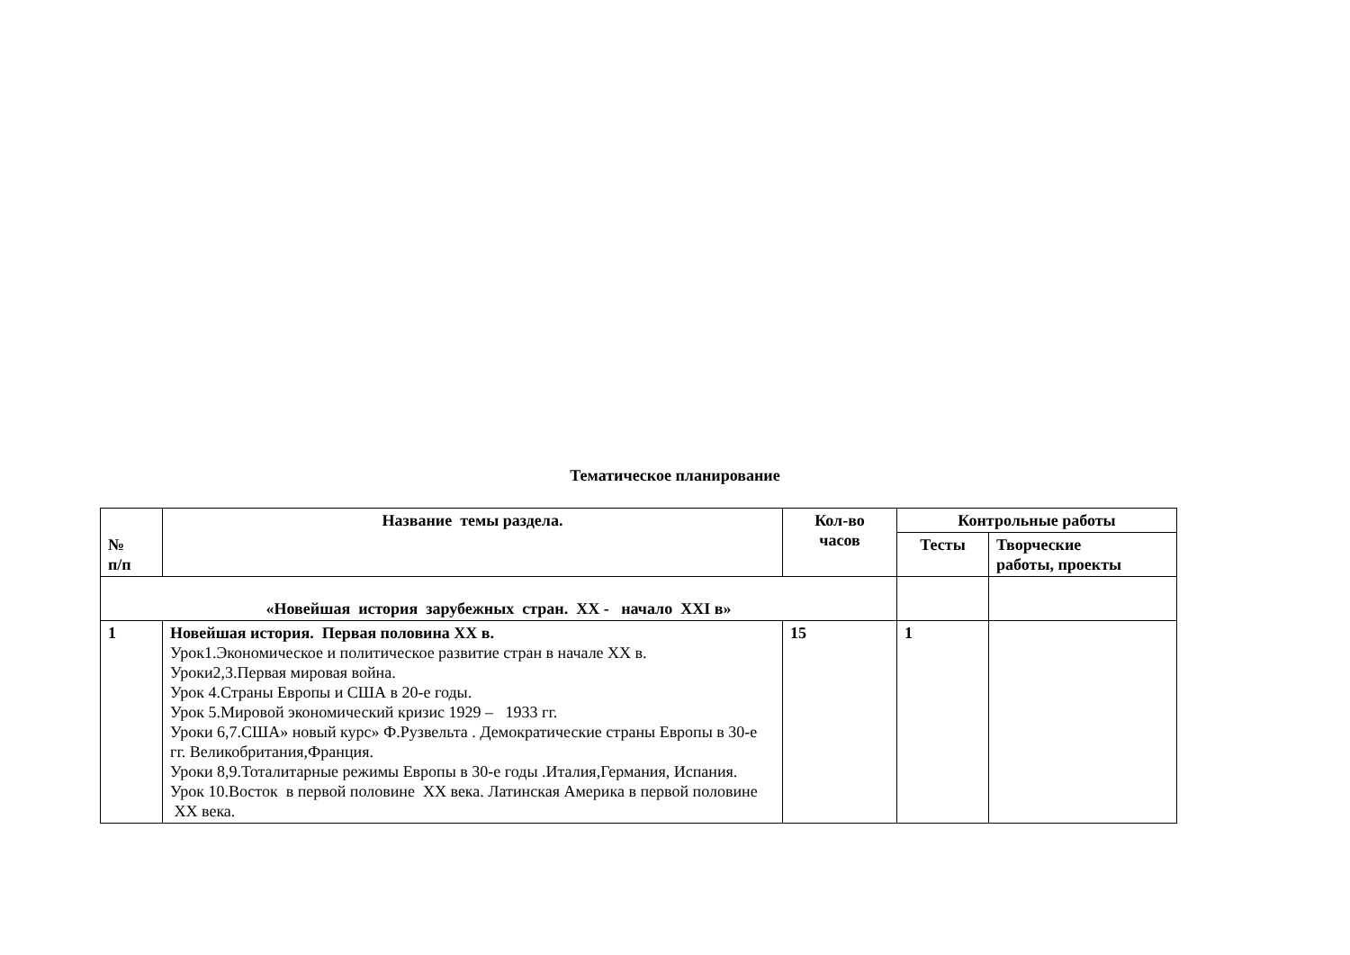Тематическое планирование
| № п/п | Название темы раздела. | Кол-во часов | Контрольные работы | |
| --- | --- | --- | --- | --- |
| | | | Тесты | Творческие работы, проекты |
| «Новейшая история зарубежных стран. XX - начало XXI в» | | | | |
| 1 | Новейшая история. Первая половина XX в. Урок1.Экономическое и политическое развитие стран в начале XX в. Уроки2,3.Первая мировая война. Урок 4.Страны Европы и США в 20-е годы. Урок 5.Мировой экономический кризис 1929 – 1933 гг. Уроки 6,7.США» новый курс» Ф.Рузвельта . Демократические страны Европы в 30-е гг. Великобритания,Франция. Уроки 8,9.Тоталитарные режимы Европы в 30-е годы .Италия,Германия, Испания. Урок 10.Восток в первой половине XX века. Латинская Америка в первой половине XX века. | 15 | 1 | |